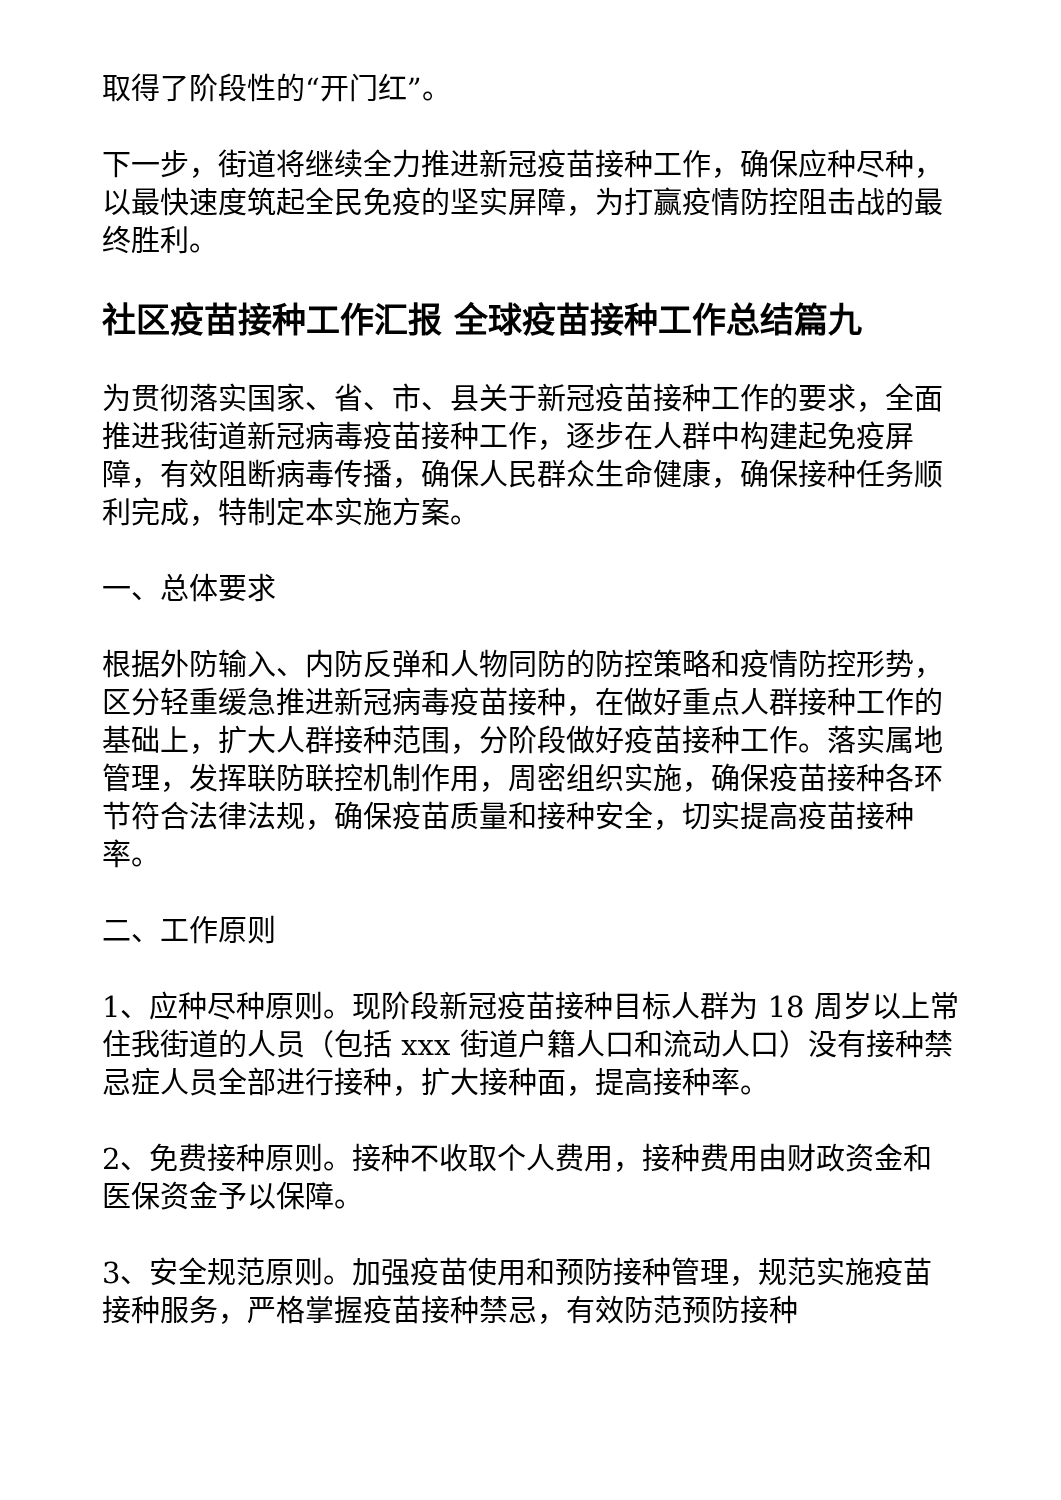取得了阶段性的“开门红”。
下一步，街道将继续全力推进新冠疫苗接种工作，确保应种尽种，以最快速度筑起全民免疫的坚实屏障，为打赢疫情防控阻击战的最终胜利。
社区疫苗接种工作汇报 全球疫苗接种工作总结篇九
为贯彻落实国家、省、市、县关于新冠疫苗接种工作的要求，全面推进我街道新冠病毒疫苗接种工作，逐步在人群中构建起免疫屏障，有效阻断病毒传播，确保人民群众生命健康，确保接种任务顺利完成，特制定本实施方案。
一、总体要求
根据外防输入、内防反弹和人物同防的防控策略和疫情防控形势，区分轻重缓急推进新冠病毒疫苗接种，在做好重点人群接种工作的基础上，扩大人群接种范围，分阶段做好疫苗接种工作。落实属地管理，发挥联防联控机制作用，周密组织实施，确保疫苗接种各环节符合法律法规，确保疫苗质量和接种安全，切实提高疫苗接种率。
二、工作原则
1、应种尽种原则。现阶段新冠疫苗接种目标人群为 18 周岁以上常住我街道的人员（包括 xxx 街道户籍人口和流动人口）没有接种禁忌症人员全部进行接种，扩大接种面，提高接种率。
2、免费接种原则。接种不收取个人费用，接种费用由财政资金和医保资金予以保障。
3、安全规范原则。加强疫苗使用和预防接种管理，规范实施疫苗接种服务，严格掌握疫苗接种禁忌，有效防范预防接种